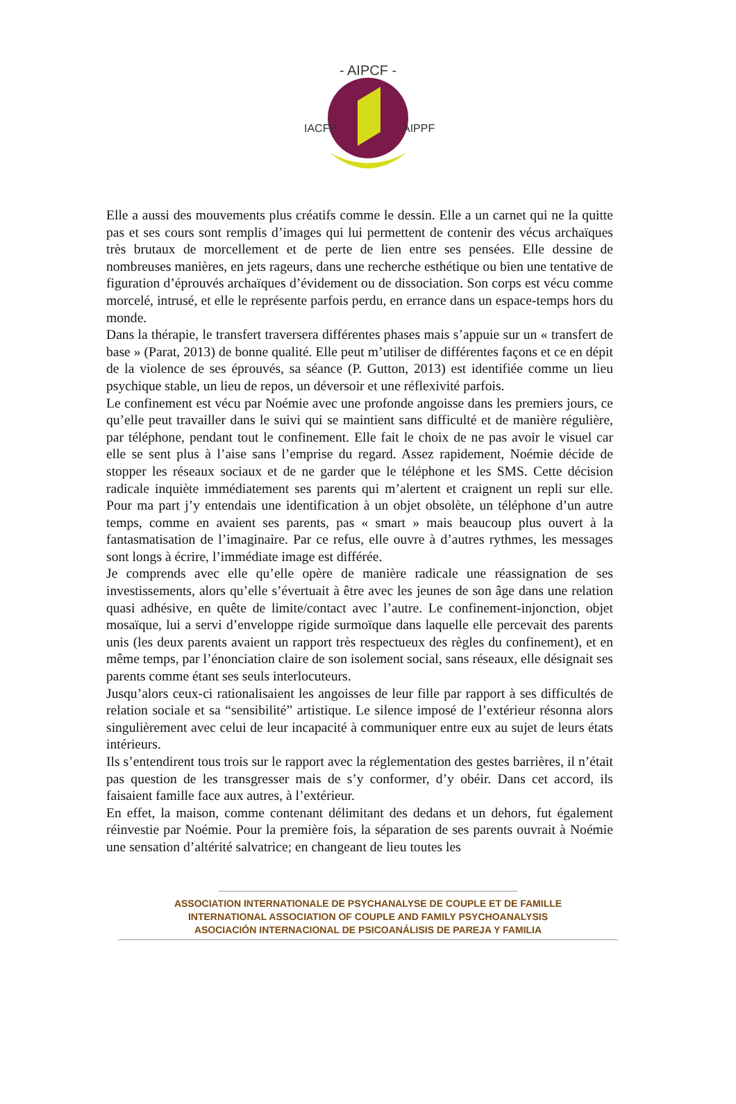- AIPCF -
IACFP
AIPPF
Elle a aussi des mouvements plus créatifs comme le dessin. Elle a un carnet qui ne la quitte pas et ses cours sont remplis d’images qui lui permettent de contenir des vécus archaïques très brutaux de morcellement et de perte de lien entre ses pensées. Elle dessine de nombreuses manières, en jets rageurs, dans une recherche esthétique ou bien une tentative de figuration d’éprouvés archaïques d’évidement ou de dissociation. Son corps est vécu comme morcelé, intrusé, et elle le représente parfois perdu, en errance dans un espace-temps hors du monde.
Dans la thérapie, le transfert traversera différentes phases mais s’appuie sur un « transfert de base » (Parat, 2013) de bonne qualité. Elle peut m’utiliser de différentes façons et ce en dépit de la violence de ses éprouvés, sa séance (P. Gutton, 2013) est identifiée comme un lieu psychique stable, un lieu de repos, un déversoir et une réflexivité parfois.
Le confinement est vécu par Noémie avec une profonde angoisse dans les premiers jours, ce qu’elle peut travailler dans le suivi qui se maintient sans difficulté et de manière régulière, par téléphone, pendant tout le confinement. Elle fait le choix de ne pas avoir le visuel car elle se sent plus à l’aise sans l’emprise du regard. Assez rapidement, Noémie décide de stopper les réseaux sociaux et de ne garder que le téléphone et les SMS. Cette décision radicale inquiète immédiatement ses parents qui m’alertent et craignent un repli sur elle. Pour ma part j’y entendais une identification à un objet obsolète, un téléphone d’un autre temps, comme en avaient ses parents, pas « smart » mais beaucoup plus ouvert à la fantasmatisation de l’imaginaire. Par ce refus, elle ouvre à d’autres rythmes, les messages sont longs à écrire, l’immédiate image est différée.
Je comprends avec elle qu’elle opère de manière radicale une réassignation de ses investissements, alors qu’elle s’évertuait à être avec les jeunes de son âge dans une relation quasi adhésive, en quête de limite/contact avec l’autre. Le confinement-injonction, objet mosaïque, lui a servi d’enveloppe rigide surmoïque dans laquelle elle percevait des parents unis (les deux parents avaient un rapport très respectueux des règles du confinement), et en même temps, par l’énonciation claire de son isolement social, sans réseaux, elle désignait ses parents comme étant ses seuls interlocuteurs.
Jusqu’alors ceux-ci rationalisaient les angoisses de leur fille par rapport à ses difficultés de relation sociale et sa “sensibilité” artistique. Le silence imposé de l’extérieur résonna alors singulièrement avec celui de leur incapacité à communiquer entre eux au sujet de leurs états intérieurs.
Ils s’entendirent tous trois sur le rapport avec la réglementation des gestes barrières, il n’était pas question de les transgresser mais de s’y conformer, d’y obéir. Dans cet accord, ils faisaient famille face aux autres, à l’extérieur.
En effet, la maison, comme contenant délimitant des dedans et un dehors, fut également réinvestie par Noémie. Pour la première fois, la séparation de ses parents ouvrait à Noémie une sensation d’altérité salvatrice; en changeant de lieu toutes les
ASSOCIATION INTERNATIONALE DE PSYCHANALYSE DE COUPLE ET DE FAMILLE
INTERNATIONAL ASSOCIATION OF COUPLE AND FAMILY PSYCHOANALYSIS
ASOCIACIÓN INTERNACIONAL DE PSICOANÁLISIS DE PAREJA Y FAMILIA